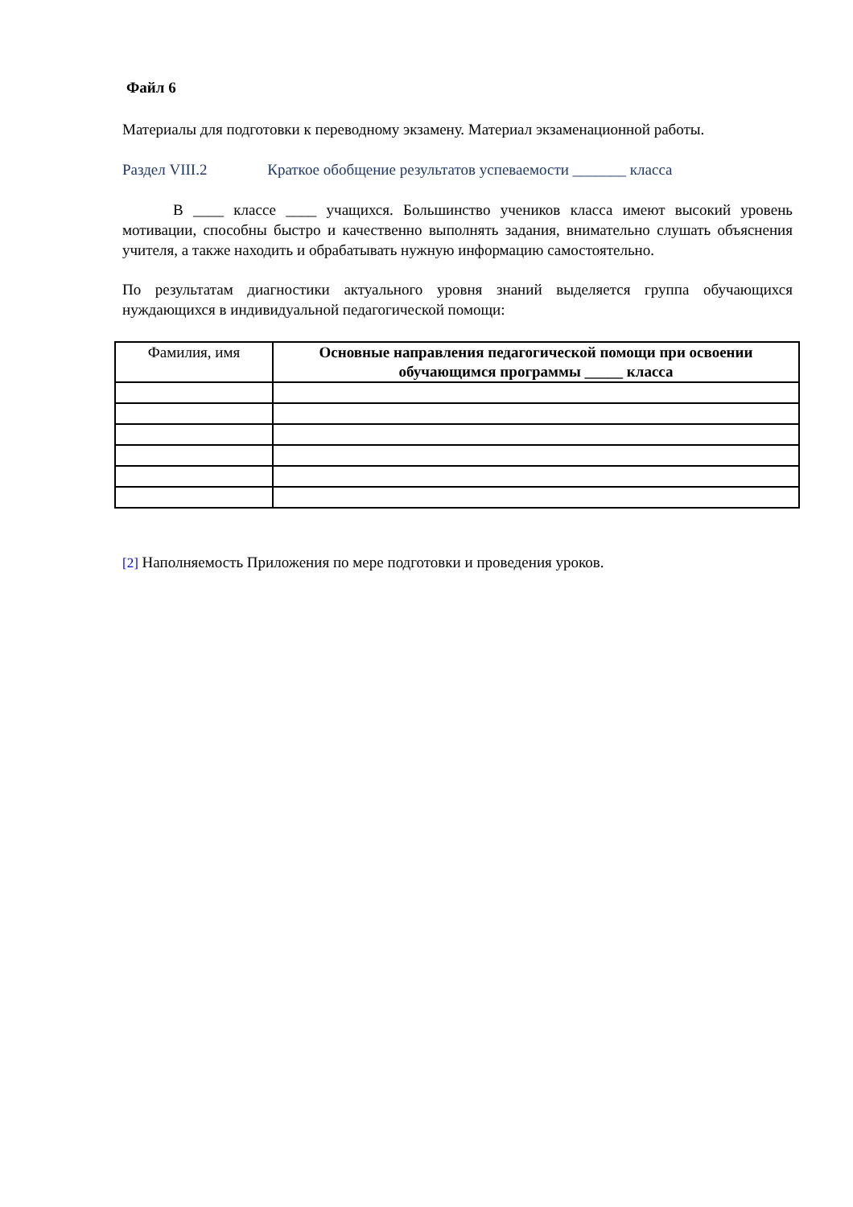Файл 6
Материалы для подготовки к переводному экзамену. Материал экзаменационной работы.
Раздел VIII.2 Краткое обобщение результатов успеваемости _______ класса
В ____ классе ____ учащихся. Большинство учеников класса имеют высокий уровень мотивации, способны быстро и качественно выполнять задания, внимательно слушать объяснения учителя, а также находить и обрабатывать нужную информацию самостоятельно.
По результатам диагностики актуального уровня знаний выделяется группа обучающихся нуждающихся в индивидуальной педагогической помощи:
| Фамилия, имя | Основные направления педагогической помощи при освоении обучающимся программы _____ класса |
| --- | --- |
[2] Наполняемость Приложения по мере подготовки и проведения уроков.